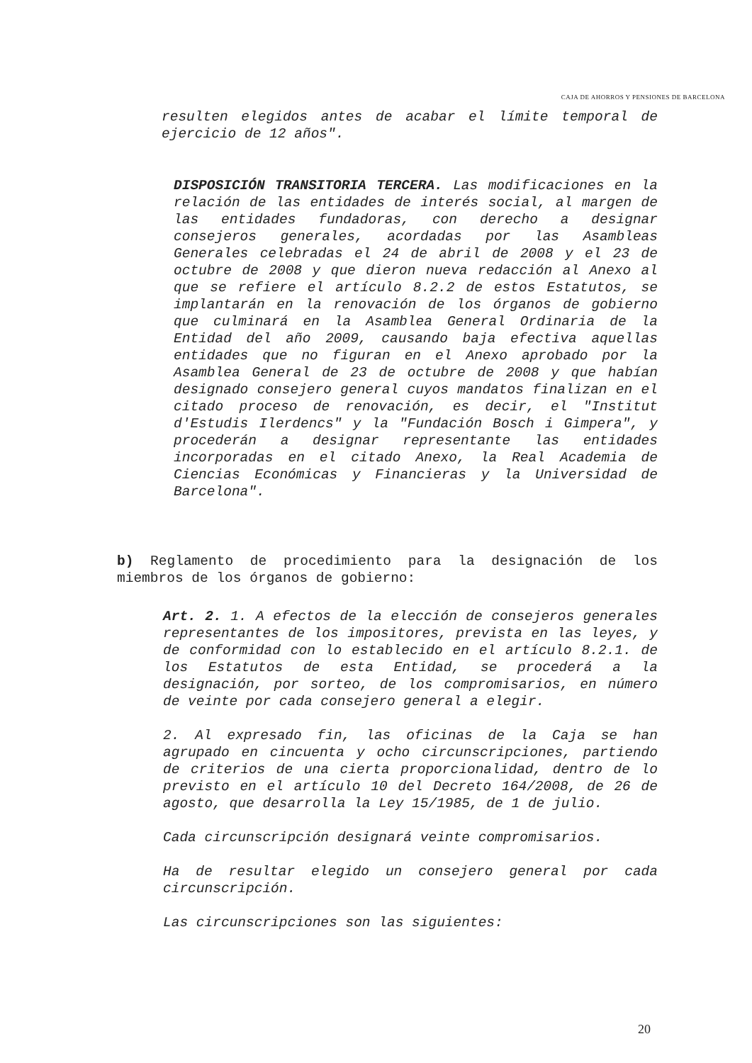CAJA DE AHORROS Y PENSIONES DE BARCELONA
resulten elegidos antes de acabar el límite temporal de ejercicio de 12 años".
DISPOSICIÓN TRANSITORIA TERCERA. Las modificaciones en la relación de las entidades de interés social, al margen de las entidades fundadoras, con derecho a designar consejeros generales, acordadas por las Asambleas Generales celebradas el 24 de abril de 2008 y el 23 de octubre de 2008 y que dieron nueva redacción al Anexo al que se refiere el artículo 8.2.2 de estos Estatutos, se implantarán en la renovación de los órganos de gobierno que culminará en la Asamblea General Ordinaria de la Entidad del año 2009, causando baja efectiva aquellas entidades que no figuran en el Anexo aprobado por la Asamblea General de 23 de octubre de 2008 y que habían designado consejero general cuyos mandatos finalizan en el citado proceso de renovación, es decir, el "Institut d'Estudis Ilerdencs" y la "Fundación Bosch i Gimpera", y procederán a designar representante las entidades incorporadas en el citado Anexo, la Real Academia de Ciencias Económicas y Financieras y la Universidad de Barcelona".
b) Reglamento de procedimiento para la designación de los miembros de los órganos de gobierno:
Art. 2. 1. A efectos de la elección de consejeros generales representantes de los impositores, prevista en las leyes, y de conformidad con lo establecido en el artículo 8.2.1. de los Estatutos de esta Entidad, se procederá a la designación, por sorteo, de los compromisarios, en número de veinte por cada consejero general a elegir.
2. Al expresado fin, las oficinas de la Caja se han agrupado en cincuenta y ocho circunscripciones, partiendo de criterios de una cierta proporcionalidad, dentro de lo previsto en el artículo 10 del Decreto 164/2008, de 26 de agosto, que desarrolla la Ley 15/1985, de 1 de julio.
Cada circunscripción designará veinte compromisarios.
Ha de resultar elegido un consejero general por cada circunscripción.
Las circunscripciones son las siguientes:
20